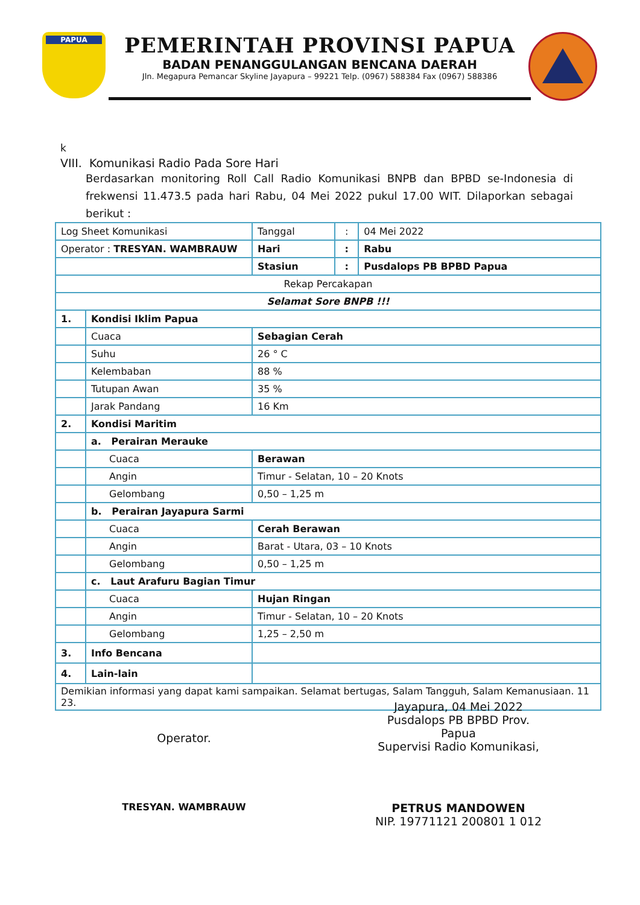PAPUA
PEMERINTAH PROVINSI PAPUA
BADAN PENANGGULANGAN BENCANA DAERAH
Jln. Megapura Pemancar Skyline Jayapura – 99221 Telp. (0967) 588384 Fax (0967) 588386
k
VIII. Komunikasi Radio Pada Sore Hari
Berdasarkan monitoring Roll Call Radio Komunikasi BNPB dan BPBD se-Indonesia di frekwensi 11.473.5 pada hari Rabu, 04 Mei 2022 pukul 17.00 WIT. Dilaporkan sebagai berikut :
| Log Sheet Komunikasi | | Tanggal | : | 04 Mei 2022 |
| Operator : TRESYAN. WAMBRAUW | | Hari | : | Rabu |
| | | Stasiun | : | Pusdalops PB BPBD Papua |
| Rekap Percakapan | | | | |
| Selamat Sore BNPB !!! | | | | |
| 1. | Kondisi Iklim Papua | | | |
| | Cuaca | Sebagian Cerah | | |
| | Suhu | 26 ° C | | |
| | Kelembaban | 88 % | | |
| | Tutupan Awan | 35 % | | |
| | Jarak Pandang | 16 Km | | |
| 2. | Kondisi Maritim | | | |
| | a. Perairan Merauke | | | |
| | Cuaca | Berawan | | |
| | Angin | Timur - Selatan, 10 – 20 Knots | | |
| | Gelombang | 0,50 – 1,25 m | | |
| | b. Perairan Jayapura Sarmi | | | |
| | Cuaca | Cerah Berawan | | |
| | Angin | Barat - Utara, 03 – 10 Knots | | |
| | Gelombang | 0,50 – 1,25 m | | |
| | c. Laut Arafuru Bagian Timur | | | |
| | Cuaca | Hujan Ringan | | |
| | Angin | Timur - Selatan, 10 – 20 Knots | | |
| | Gelombang | 1,25 – 2,50 m | | |
| 3. | Info Bencana | | | |
| 4. | Lain-lain | | | |
| Demikian informasi yang dapat kami sampaikan. Selamat bertugas, Salam Tangguh, Salam Kemanusiaan. 11 23. | | | | |
Operator.
Jayapura, 04 Mei 2022
Pusdalops PB BPBD Prov. Papua
Supervisi Radio Komunikasi,
TRESYAN. WAMBRAUW
PETRUS MANDOWEN
NIP. 19771121 200801 1 012